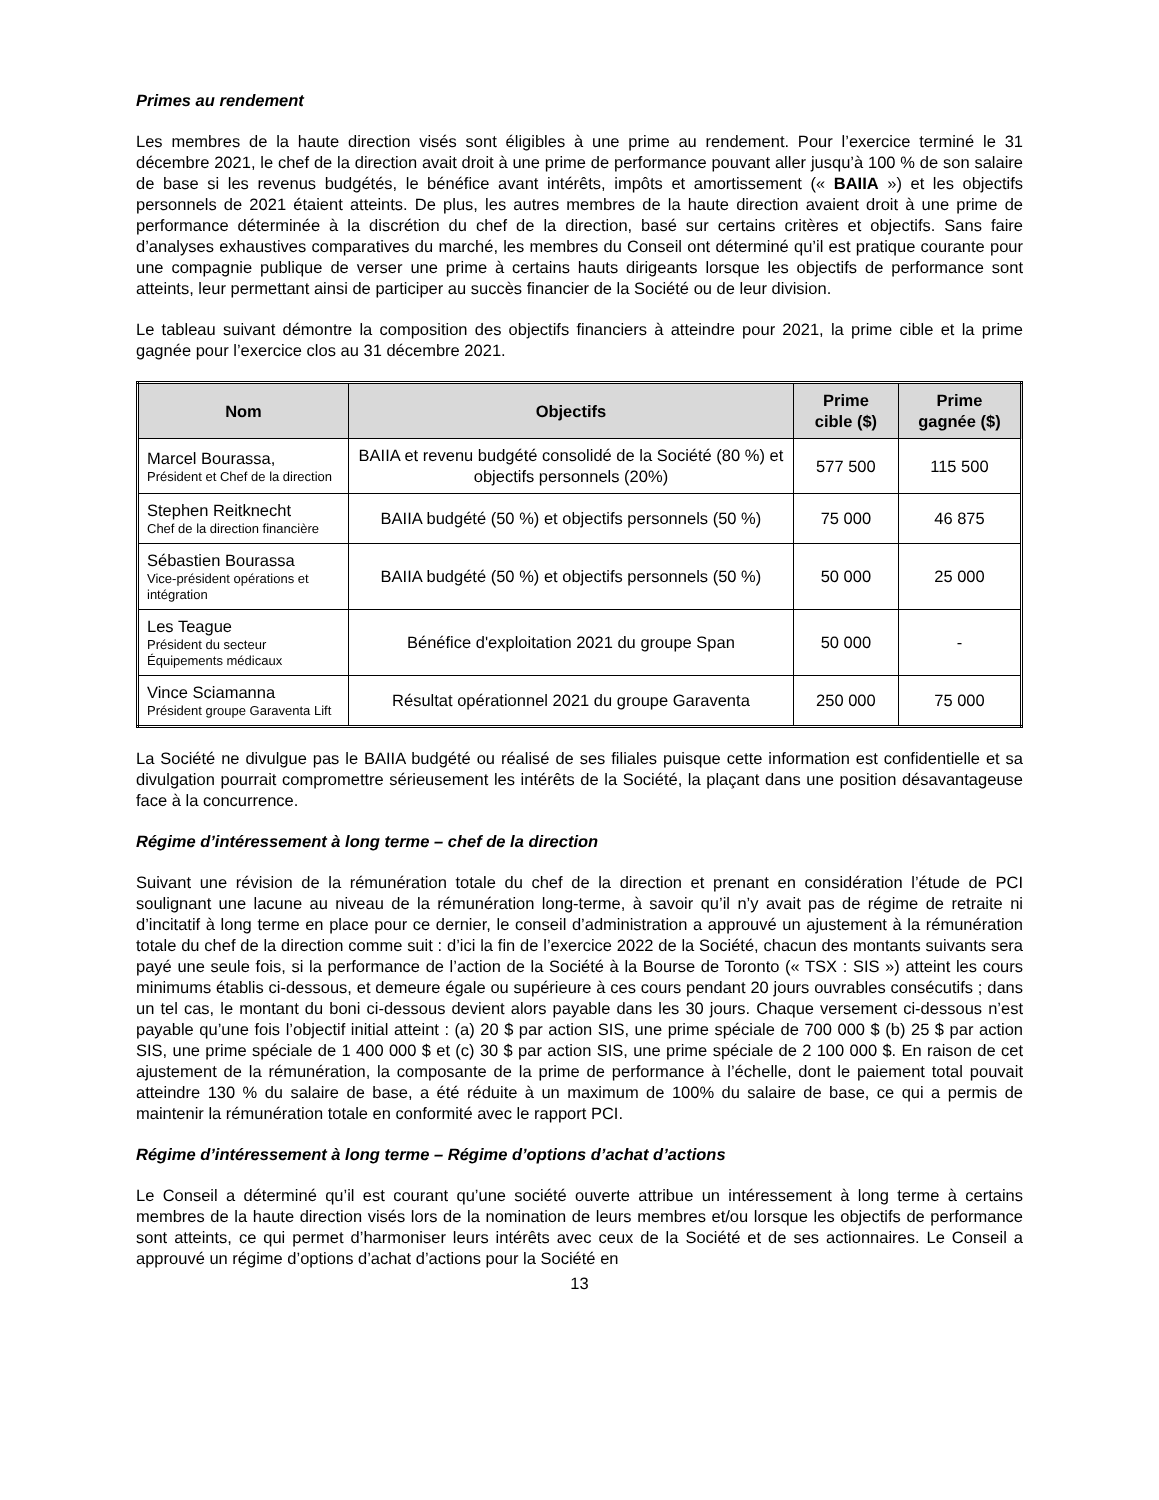Primes au rendement
Les membres de la haute direction visés sont éligibles à une prime au rendement. Pour l’exercice terminé le 31 décembre 2021, le chef de la direction avait droit à une prime de performance pouvant aller jusqu’à 100 % de son salaire de base si les revenus budgétés, le bénéfice avant intérêts, impôts et amortissement (« BAIIA ») et les objectifs personnels de 2021 étaient atteints. De plus, les autres membres de la haute direction avaient droit à une prime de performance déterminée à la discrétion du chef de la direction, basé sur certains critères et objectifs. Sans faire d’analyses exhaustives comparatives du marché, les membres du Conseil ont déterminé qu’il est pratique courante pour une compagnie publique de verser une prime à certains hauts dirigeants lorsque les objectifs de performance sont atteints, leur permettant ainsi de participer au succès financier de la Société ou de leur division.
Le tableau suivant démontre la composition des objectifs financiers à atteindre pour 2021, la prime cible et la prime gagnée pour l’exercice clos au 31 décembre 2021.
| Nom | Objectifs | Prime cible ($) | Prime gagnée ($) |
| --- | --- | --- | --- |
| Marcel Bourassa, Président et Chef de la direction | BAIIA et revenu budgété consolidé de la Société (80 %) et objectifs personnels (20%) | 577 500 | 115 500 |
| Stephen Reitknecht Chef de la direction financière | BAIIA budgété (50 %) et objectifs personnels (50 %) | 75 000 | 46 875 |
| Sébastien Bourassa Vice-président opérations et intégration | BAIIA budgété (50 %) et objectifs personnels (50 %) | 50 000 | 25 000 |
| Les Teague Président du secteur Équipements médicaux | Bénéfice d'exploitation 2021 du groupe Span | 50 000 | - |
| Vince Sciamanna Président groupe Garaventa Lift | Résultat opérationnel 2021 du groupe Garaventa | 250 000 | 75 000 |
La Société ne divulgue pas le BAIIA budgété ou réalisé de ses filiales puisque cette information est confidentielle et sa divulgation pourrait compromettre sérieusement les intérêts de la Société, la plaçant dans une position désavantageuse face à la concurrence.
Régime d’intéressement à long terme – chef de la direction
Suivant une révision de la rémunération totale du chef de la direction et prenant en considération l’étude de PCI soulignant une lacune au niveau de la rémunération long-terme, à savoir qu’il n’y avait pas de régime de retraite ni d’incitatif à long terme en place pour ce dernier, le conseil d’administration a approuvé un ajustement à la rémunération totale du chef de la direction comme suit : d’ici la fin de l’exercice 2022 de la Société, chacun des montants suivants sera payé une seule fois, si la performance de l’action de la Société à la Bourse de Toronto (« TSX : SIS ») atteint les cours minimums établis ci-dessous, et demeure égale ou supérieure à ces cours pendant 20 jours ouvrables consécutifs ; dans un tel cas, le montant du boni ci-dessous devient alors payable dans les 30 jours. Chaque versement ci-dessous n’est payable qu’une fois l’objectif initial atteint : (a) 20 $ par action SIS, une prime spéciale de 700 000 $ (b) 25 $ par action SIS, une prime spéciale de 1 400 000 $ et (c) 30 $ par action SIS, une prime spéciale de 2 100 000 $. En raison de cet ajustement de la rémunération, la composante de la prime de performance à l’échelle, dont le paiement total pouvait atteindre 130 % du salaire de base, a été réduite à un maximum de 100% du salaire de base, ce qui a permis de maintenir la rémunération totale en conformité avec le rapport PCI.
Régime d’intéressement à long terme – Régime d’options d’achat d’actions
Le Conseil a déterminé qu’il est courant qu’une société ouverte attribue un intéressement à long terme à certains membres de la haute direction visés lors de la nomination de leurs membres et/ou lorsque les objectifs de performance sont atteints, ce qui permet d’harmoniser leurs intérêts avec ceux de la Société et de ses actionnaires. Le Conseil a approuvé un régime d’options d’achat d’actions pour la Société en
13